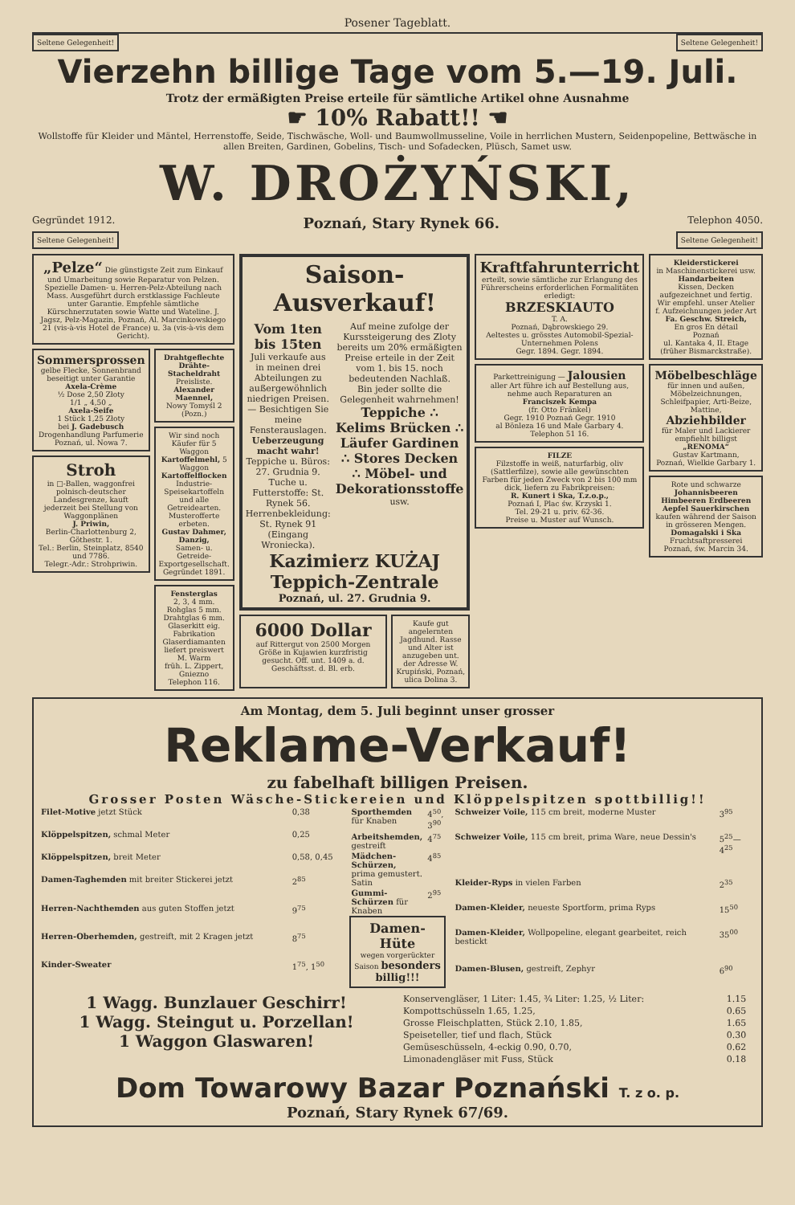Posener Tageblatt.
Seltene Gelegenheit! Seltene Gelegenheit!
Vierzehn billige Tage vom 5.—19. Juli.
Trotz der ermäßigten Preise erteile für sämtliche Artikel ohne Ausnahme
☛ 10% Rabatt!! ☚
Wollstoffe für Kleider und Mäntel, Herrenstoffe, Seide, Tischwäsche, Woll- und Baumwollmusseline, Voile in herrlichen Mustern, Seidenpopeline, Bettwäsche in allen Breiten, Gardinen, Gobelins, Tisch- und Sofadecken, Plüsch, Samet usw.
W. DROŻYŃSKI,
Gegründet 1912. Poznań, Stary Rynek 66. Telephon 4050.
Seltene Gelegenheit! Seltene Gelegenheit!
„Pelze“ Die günstigste Zeit zum Einkauf und Umarbeitung sowie Reparatur von Pelzen. Spezielle Damen- u. Herren-Pelz-Abteilung nach Mass. Ausgeführt durch erstklassige Fachleute unter Garantie. Empfehle sämtliche Kürschnerzutaten sowie Watte und Wateline. J. Jagsz, Pelz-Magazin, Poznań, Al. Marcinkowskiego 21 (vis-à-vis Hotel de France) u. 3a (vis-à-vis dem Gericht).
Sommersprossen
gelbe Flecke, Sonnenbrand beseitigt unter Garantie
Axela-Crème
½ Dose 2,50 Złoty
1/1 „ 4,50 „
Axela-Seife
1 Stück 1,25 Złoty
bei J. Gadebusch
Drogenhandlung Parfumerie
Poznań, ul. Nowa 7.
Stroh
in □-Ballen, waggonfrei polnisch-deutscher Landesgrenze, kauft jederzeit bei Stellung von Waggonplänen
J. Priwin,
Berlin-Charlottenburg 2, Göthestr. 1.
Tel.: Berlin, Steinplatz, 8540 und 7786.
Telegr.-Adr.: Strohpriwin.
Drahtgeflechte Drähte-Stacheldraht
Preisliste.
Alexander Maennel,
Nowy Tomyśl 2 (Pozn.)
Wir sind noch Käufer für 5 Waggon Kartoffelmehl, 5 Waggon Kartoffelflocken
Industrie-Speisekartoffeln und alle Getreidearten. Musterofferte erbeten.
Gustav Dahmer, Danzig,
Samen- u. Getreide-Exportgesellschaft. Gegründet 1891.
Fensterglas
2, 3, 4 mm.
Rohglas 5 mm.
Drahtglas 6 mm.
Glaserkitt eig. Fabrikation
Glaserdiamanten
liefert preiswert M. Warm
früh. L. Zippert, Gniezno
Telephon 116.
Saison-Ausverkauf!
Vom 1ten bis 15ten
Juli verkaufe aus in meinen drei Abteilungen zu außergewöhnlich niedrigen Preisen. — Besichtigen Sie meine Fensterauslagen. Ueberzeugung macht wahr!
Teppiche u. Büros: 27. Grudnia 9.
Tuche u. Futterstoffe: St. Rynek 56.
Herrenbekleidung: St. Rynek 91 (Eingang Wroniecka).
Auf meine zufolge der Kurssteigerung des Zloty bereits um 20% ermäßigten Preise erteile in der Zeit vom 1. bis 15. noch bedeutenden Nachlaß.
Bin jeder sollte die Gelegenheit wahrnehmen!
Teppiche ∴ Kelims Brücken ∴ Läufer Gardinen ∴ Stores Decken ∴ Möbel- und Dekorationsstoffe
usw.
Kazimierz KUŻAJ Teppich-Zentrale
Poznań, ul. 27. Grudnia 9.
6000 Dollar
auf Rittergut von 2500 Morgen Größe in Kujawien kurzfristig gesucht. Off. unt. 1409 a. d. Geschäftsst. d. Bl. erb.
Kaufe gut angelernten Jagdhund. Rasse und Alter ist anzugeben unt. der Adresse W. Krupiński, Poznań, ulica Dolina 3.
Kraftfahrunterricht
erteilt, sowie sämtliche zur Erlangung des Führerscheins erforderlichen Formalitäten erledigt:
BRZESKIAUTO
T. A.
Poznań, Dąbrowskiego 29.
Aeltestes u. grösstes Automobil-Spezial-Unternehmen Polens
Gegr. 1894. Gegr. 1894.
Parkettreinigung — Jalousien
aller Art führe ich auf Bestellung aus, nehme auch Reparaturen an
Franciszek Kempa
(fr. Otto Fränkel)
Gegr. 1910 Poznań Gegr. 1910
al Bönleza 16 und Małe Garbary 4.
Telephon 51 16.
FILZE
Filzstoffe in weiß, naturfarbig, oliv (Sattlerfilze), sowie alle gewünschten Farben für jeden Zweck von 2 bis 100 mm dick, liefern zu Fabrikpreisen:
R. Kunert i Ska, T.z.o.p.,
Poznań I, Plac św. Krzyski 1.
Tel. 29-21 u. priv. 62-36.
Preise u. Muster auf Wunsch.
Kleiderstickerei
in Maschinenstickerei usw.
Handarbeiten
Kissen, Decken aufgezeichnet und fertig. Wir empfehl. unser Atelier f. Aufzeichnungen jeder Art
Fa. Geschw. Streich,
En gros En détail
Poznań
ul. Kantaka 4, II. Etage (früher Bismarckstraße).
Möbelbeschläge
für innen und außen, Möbelzeichnungen, Schleifpapier, Arti-Beize, Mattine,
Abziehbilder
für Maler und Lackierer empfiehlt billigst
„RENOMA“
Gustav Kartmann,
Poznań, Wielkie Garbary 1.
Rote und schwarze
Johannisbeeren Himbeeren Erdbeeren Aepfel Sauerkirschen
kaufen während der Saison in grösseren Mengen.
Domagalski i Ska
Fruchtsaftpresserei
Poznań, św. Marcin 34.
Am Montag, dem 5. Juli beginnt unser grosser
Reklame-Verkauf!
zu fabelhaft billigen Preisen.
Grosser Posten Wäsche-Stickereien und Klöppelspitzen spottbillig!!
| Filet-Motive jetzt Stück | 0,38 |
| Klöppelspitzen, schmal Meter | 0,25 |
| Klöppelspitzen, breit Meter | 0,58, 0,45 |
| Damen-Taghemden mit breiter Stickerei jetzt | 2<sup>85</sup> |
| Herren-Nachthemden aus guten Stoffen jetzt | 9<sup>75</sup> |
| Herren-Oberhemden, gestreift, mit 2 Kragen jetzt | 8<sup>75</sup> |
| Kinder-Sweater | 1<sup>75</sup>, 1<sup>50</sup> |
| Sporthemden für Knaben | 4<sup>50</sup>, 3<sup>90</sup> |
| Arbeitshemden, gestreift | 4<sup>75</sup> |
| Mädchen-Schürzen, prima gemustert. Satin | 4<sup>85</sup> |
| Gummi-Schürzen für Knaben | 2<sup>95</sup> |
Damen-Hüte
wegen vorgerückter Saison besonders billig!!!
| Schweizer Voile, 115 cm breit, moderne Muster | 3<sup>95</sup> |
| Schweizer Voile, 115 cm breit, prima Ware, neue Dessin's | 5<sup>25</sup>—4<sup>25</sup> |
| Kleider-Ryps in vielen Farben | 2<sup>35</sup> |
| Damen-Kleider, neueste Sportform, prima Ryps | 15<sup>50</sup> |
| Damen-Kleider, Wollpopeline, elegant gearbeitet, reich bestickt | 35<sup>00</sup> |
| Damen-Blusen, gestreift, Zephyr | 6<sup>90</sup> |
1 Wagg. Bunzlauer Geschirr!
1 Wagg. Steingut u. Porzellan!
1 Waggon Glaswaren!
| Konservengläser, 1 Liter: 1.45, ¾ Liter: 1.25, ½ Liter: | 1.15 |
| Kompottschüsseln 1.65, 1.25, | 0.65 |
| Grosse Fleischplatten, Stück 2.10, 1.85, | 1.65 |
| Speiseteller, tief und flach, Stück | 0.30 |
| Gemüseschüsseln, 4-eckig 0.90, 0.70, | 0.62 |
| Limonadengläser mit Fuss, Stück | 0.18 |
Dom Towarowy Bazar Poznański T. z o. p.
Poznań, Stary Rynek 67/69.